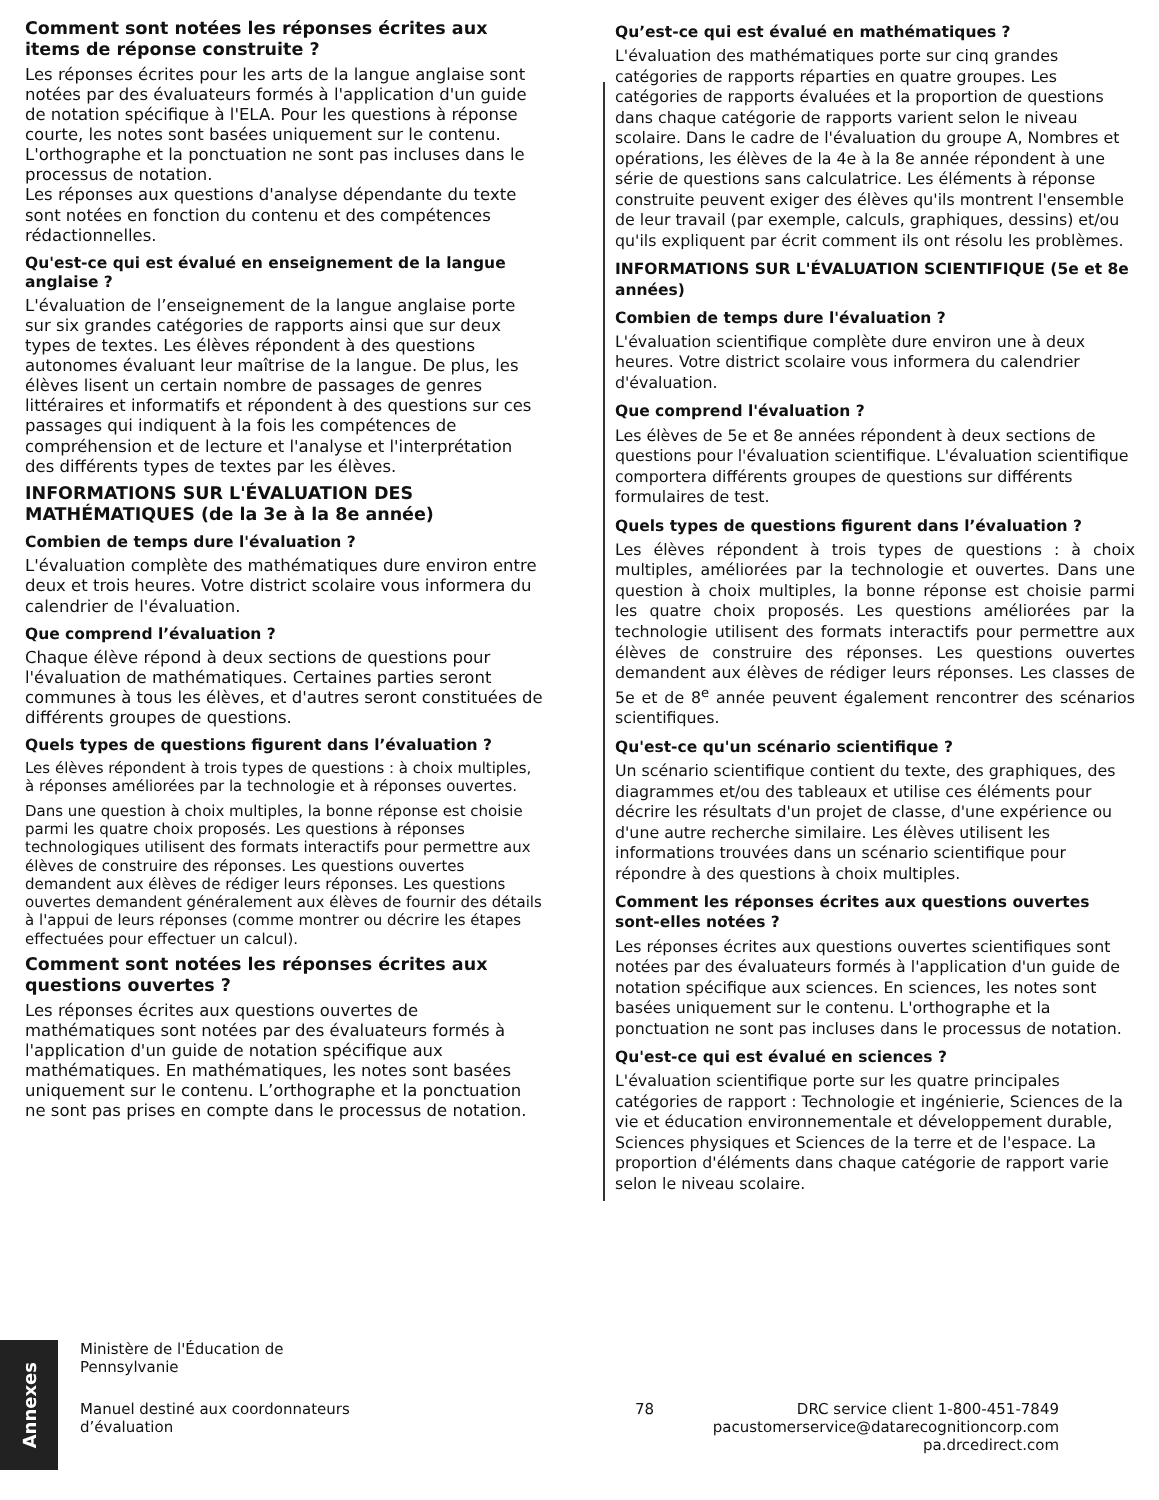Comment sont notées les réponses écrites aux items de réponse construite ?
Les réponses écrites pour les arts de la langue anglaise sont notées par des évaluateurs formés à l'application d'un guide de notation spécifique à l'ELA. Pour les questions à réponse courte, les notes sont basées uniquement sur le contenu. L'orthographe et la ponctuation ne sont pas incluses dans le processus de notation.
Les réponses aux questions d'analyse dépendante du texte sont notées en fonction du contenu et des compétences rédactionnelles.
Qu'est-ce qui est évalué en enseignement de la langue anglaise ?
L'évaluation de l’enseignement de la langue anglaise porte sur six grandes catégories de rapports ainsi que sur deux types de textes. Les élèves répondent à des questions autonomes évaluant leur maîtrise de la langue. De plus, les élèves lisent un certain nombre de passages de genres littéraires et informatifs et répondent à des questions sur ces passages qui indiquent à la fois les compétences de compréhension et de lecture et l'analyse et l'interprétation des différents types de textes par les élèves.
INFORMATIONS SUR L'ÉVALUATION DES MATHÉMATIQUES (de la 3e à la 8e année)
Combien de temps dure l'évaluation ?
L'évaluation complète des mathématiques dure environ entre deux et trois heures. Votre district scolaire vous informera du calendrier de l'évaluation.
Que comprend l’évaluation ?
Chaque élève répond à deux sections de questions pour l'évaluation de mathématiques. Certaines parties seront communes à tous les élèves, et d'autres seront constituées de différents groupes de questions.
Quels types de questions figurent dans l’évaluation ?
Les élèves répondent à trois types de questions : à choix multiples, à réponses améliorées par la technologie et à réponses ouvertes.
Dans une question à choix multiples, la bonne réponse est choisie parmi les quatre choix proposés. Les questions à réponses technologiques utilisent des formats interactifs pour permettre aux élèves de construire des réponses. Les questions ouvertes demandent aux élèves de rédiger leurs réponses. Les questions ouvertes demandent généralement aux élèves de fournir des détails à l'appui de leurs réponses (comme montrer ou décrire les étapes effectuées pour effectuer un calcul).
Comment sont notées les réponses écrites aux questions ouvertes ?
Les réponses écrites aux questions ouvertes de mathématiques sont notées par des évaluateurs formés à l'application d'un guide de notation spécifique aux mathématiques. En mathématiques, les notes sont basées uniquement sur le contenu. L’orthographe et la ponctuation ne sont pas prises en compte dans le processus de notation.
Qu’est-ce qui est évalué en mathématiques ?
L'évaluation des mathématiques porte sur cinq grandes catégories de rapports réparties en quatre groupes. Les catégories de rapports évaluées et la proportion de questions dans chaque catégorie de rapports varient selon le niveau scolaire. Dans le cadre de l'évaluation du groupe A, Nombres et opérations, les élèves de la 4e à la 8e année répondent à une série de questions sans calculatrice. Les éléments à réponse construite peuvent exiger des élèves qu'ils montrent l'ensemble de leur travail (par exemple, calculs, graphiques, dessins) et/ou qu'ils expliquent par écrit comment ils ont résolu les problèmes.
INFORMATIONS SUR L'ÉVALUATION SCIENTIFIQUE (5e et 8e années)
Combien de temps dure l'évaluation ?
L'évaluation scientifique complète dure environ une à deux heures. Votre district scolaire vous informera du calendrier d'évaluation.
Que comprend l'évaluation ?
Les élèves de 5e et 8e années répondent à deux sections de questions pour l'évaluation scientifique. L'évaluation scientifique comportera différents groupes de questions sur différents formulaires de test.
Quels types de questions figurent dans l’évaluation ?
Les élèves répondent à trois types de questions : à choix multiples, améliorées par la technologie et ouvertes. Dans une question à choix multiples, la bonne réponse est choisie parmi les quatre choix proposés. Les questions améliorées par la technologie utilisent des formats interactifs pour permettre aux élèves de construire des réponses. Les questions ouvertes demandent aux élèves de rédiger leurs réponses. Les classes de 5e et de 8<sup>e</sup> année peuvent également rencontrer des scénarios scientifiques.
Qu'est-ce qu'un scénario scientifique ?
Un scénario scientifique contient du texte, des graphiques, des diagrammes et/ou des tableaux et utilise ces éléments pour décrire les résultats d'un projet de classe, d'une expérience ou d'une autre recherche similaire. Les élèves utilisent les informations trouvées dans un scénario scientifique pour répondre à des questions à choix multiples.
Comment les réponses écrites aux questions ouvertes sont-elles notées ?
Les réponses écrites aux questions ouvertes scientifiques sont notées par des évaluateurs formés à l'application d'un guide de notation spécifique aux sciences. En sciences, les notes sont basées uniquement sur le contenu. L'orthographe et la ponctuation ne sont pas incluses dans le processus de notation.
Qu'est-ce qui est évalué en sciences ?
L'évaluation scientifique porte sur les quatre principales catégories de rapport : Technologie et ingénierie, Sciences de la vie et éducation environnementale et développement durable, Sciences physiques et Sciences de la terre et de l'espace. La proportion d'éléments dans chaque catégorie de rapport varie selon le niveau scolaire.
Annexes
Ministère de l'Éducation de Pennsylvanie
Manuel destiné aux coordonnateurs d’évaluation
78 DRC service client 1-800-451-7849
pacustomerservice@datarecognitioncorp.com
pa.drcedirect.com